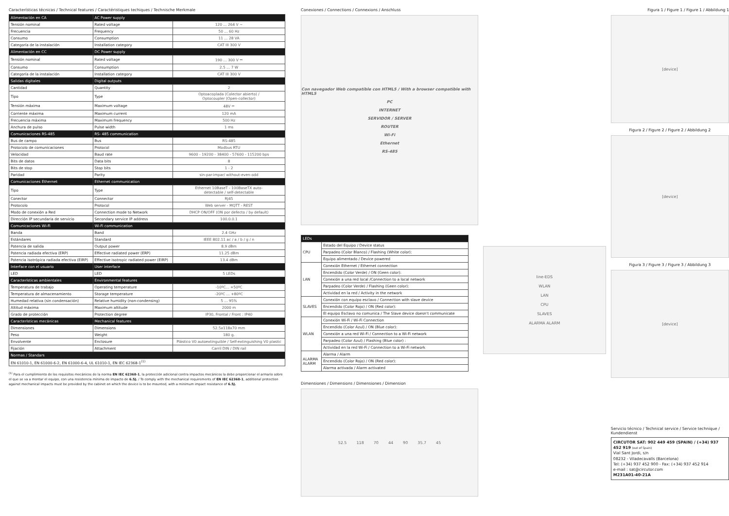Características técnicas / Technical features / Caractéristiques techiques / Technische Merkmale
| Alimentación en CA | AC Power supply | |
| --- | --- | --- |
| Tensión nominal | Rated voltage | 120 ... 264 V ~ |
| Frecuencia | Frequency | 50 ... 60 Hz |
| Consumo | Consumption | 11 ... 28 VA |
| Categoría de la instalación | Installation category | CAT III 300 V |
| Alimentación en CC | DC Power supply | |
| Tensión nominal | Rated voltage | 190 ... 300 V ⎓ |
| Consumo | Consumption | 2.5 ... 7 W |
| Categoría de la instalación | Installation category | CAT III 300 V |
| Salidas digitales | Digital outputs | |
| Cantidad | Quantity | 2 |
| Tipo | Type | Optoacoplada (Colector abierto) / Optocoupler (Open-collector) |
| Tensión máxima | Maximum voltage | 48V ⎓ |
| Corriente máxima | Maximum current | 120 mA |
| Frecuencia máxima | Maximum frequency | 500 Hz |
| Anchura de pulso | Pulse width | 1 ms |
| Comunicaciones RS-485 | RS- 485 communication | |
| Bus de campo | Bus | RS-485 |
| Protocolo de comunicaciones | Protocol | Modbus RTU |
| Velocidad | Baud rate | 9600 - 19200 - 38400 - 57600 - 115200 bps |
| Bits de datos | Data bits | 8 |
| Bits de stop | Stop bits | 1 - 2 |
| Paridad | Parity | sin-par-impar/ without-even-odd |
| Comunicaciones Ethernet | Ethernet communication | |
| Tipo | Type | Ethernet 10BaseT - 100BaseTX auto- detectable / self-detectable |
| Conector | Connector | RJ45 |
| Protocolo | Protocol | Web server - MQTT - REST |
| Modo de conexión a Red | Connection mode to Network | DHCP ON/OFF (ON por defecto / by default) |
| Dirección IP secundaria de servicio | Secondary service IP address | 100.0.0.1 |
| Comunicaciones Wi-Fi | Wi-Fi communication | |
| Banda | Band | 2.4 GHz |
| Estándares | Standard | IEEE 802.11 ac / a / b / g / n |
| Potencia de salida | Output power | 8.9 dBm |
| Potencia radiada efectiva (ERP) | Effective radiated power (ERP) | 11.25 dBm |
| Potencia isotrópica radiada efectiva (EIRP) | Effective isotropic radiated power (EIRP) | 13.4 dBm |
| Interface con el usuario | User interface | |
| LED | LED | 5 LEDs |
| Características ambientales | Environmental features | |
| Temperatura de trabajo | Operating temperature | -10ºC... +50ºC |
| Temperatura de almacenamiento | Storage temperature | -20ºC ... +80ºC |
| Humedad relativa (sin condensación) | Relative humidity (non-condensing) | 5 ... 95% |
| Altitud máxima | Maximum altitude | 2000 m |
| Grado de protección | Protection degree | IP30, Frontal / Front : IP40 |
| Características mecánicas | Mechanical features | |
| Dimensiones | Dimensions | 52.5x118x70 mm |
| Peso | Weight | 180 g. |
| Envolvente | Enclosure | Plástico V0 autoextinguible / Self-extinguishing V0 plastic |
| Fijación | Attachment | Carril DIN / DIN rail |
| Normas / Standars | | |
| EN 61010-1, EN 61000-6-2, EN 61000-6-4, UL 61010-1, EN IEC 62368-1<sup>(1)</sup> | | |
<sup>(1)</sup> Para el cumplimiento de los requisitos mecánicos de la norma EN IEC 62368-1, la protección adicional contra impactos mecánicos la debe proporcionar el armario sobre el que se va a montar el equipo, con una resistencia mínima de impacto de 6.5J. / To comply with the mechanical requirements of EN IEC 62368-1, additional protection against mechanical impacts must be provided by the cabinet on which the device is to be mounted, with a minimum impact resistance of 6.5J.
Conexiones / Connections / Connexions / Anschluss
Con navegador Web compatible con HTML5 / With a browser compatible with HTML5
PC
INTERNET
SERVIDOR / SERVER
ROUTER
Wi-Fi
Ethernet
RS-485
| LEDs | |
| --- | --- |
| CPU | Estado del Equipo / Device status |
| | Parpadeo (Color Blanco) / Flashing (White color): |
| | Equipo alimentado / Device powered |
| LAN | Conexión Ethernet / Ethernet connection |
| | Encendido (Color Verde) / ON (Geen color): |
| | Conexión a una red local /Connection to a local network |
| | Parpadeo (Color Verde) / Flashing (Geen color): |
| | Actividad en la red / Activity in the network |
| SLAVES | Conexión con equipo esclavo / Connection with slave device |
| | Encendido (Color Rojo) / ON (Red color): |
| | El equipo Esclavo no comunica / The Slave device doesn't communicate |
| WLAN | Conexión Wi-Fi / Wi-Fi Connection |
| | Encendido (Color Azul) / ON (Blue color): |
| | Conexión a una red Wi-Fi / Connection to a Wi-Fi network |
| | Parpadeo (Color Azul) / Flashing (Blue color) : |
| | Actividad en la red Wi-Fi / Connection to a Wi-Fi network |
| ALARMA ALARM | Alarma / Alarm |
| | Encendido (Color Rojo) / ON (Red color): |
| | Alarma activada / Alarm activated |
Dimensiones / Dimensions / Dimensiones / Dimension
52.5 118 70 44 90 35.7 45
line-EDS
WLAN
LAN
CPU
SLAVES
ALARMA ALARM
Figura 1 / Figure 1 / Figure 1 / Abbildung 1
[device]
Figura 2 / Figure 2 / Figure 2 / Abbildung 2
[device]
Figura 3 / Figure 3 / Figure 3 / Abbildung 3
[device]
Servicio técnico / Technical service / Service technique / Kundendienst
CIRCUTOR SAT: 902 449 459 (SPAIN) / (+34) 937 452 919 (out of Spain)
Vial Sant Jordi, s/n
08232 - Viladecavalls (Barcelona)
Tel: (+34) 937 452 900 - Fax: (+34) 937 452 914
e-mail : sat@circutor.com
M231A01-40-21A